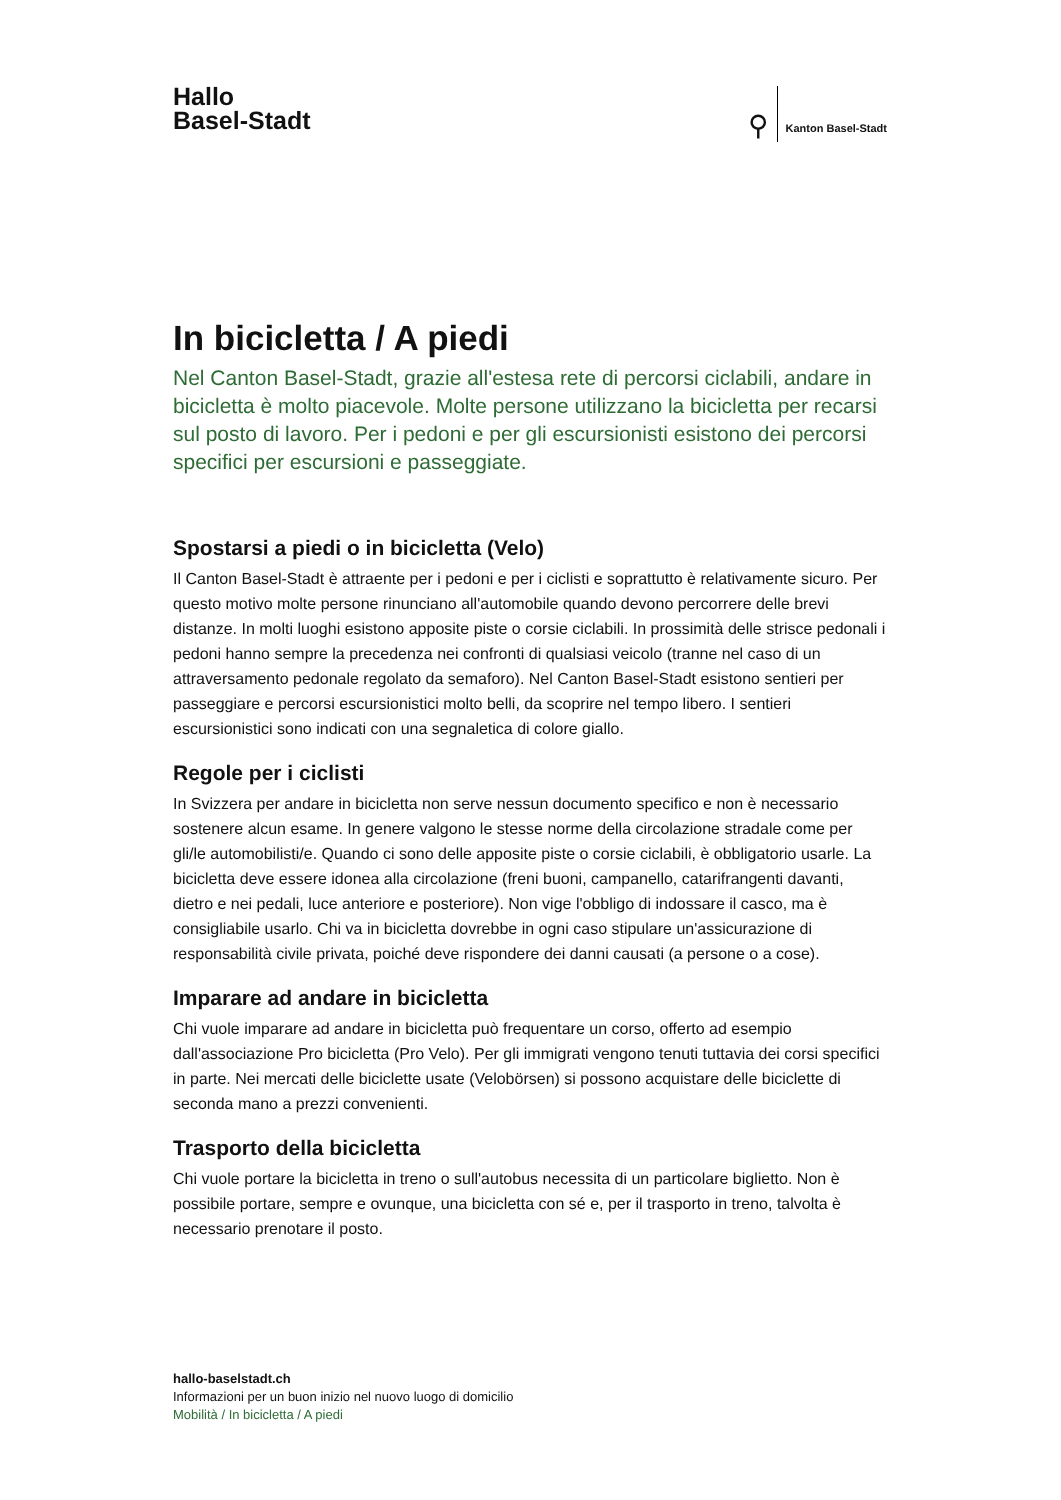Hallo
Basel-Stadt
⚲
Kanton Basel-Stadt
In bicicletta / A piedi
Nel Canton Basel-Stadt, grazie all'estesa rete di percorsi ciclabili, andare in bicicletta è molto piacevole. Molte persone utilizzano la bicicletta per recarsi sul posto di lavoro. Per i pedoni e per gli escursionisti esistono dei percorsi specifici per escursioni e passeggiate.
Spostarsi a piedi o in bicicletta (Velo)
Il Canton Basel-Stadt è attraente per i pedoni e per i ciclisti e soprattutto è relativamente sicuro. Per questo motivo molte persone rinunciano all'automobile quando devono percorrere delle brevi distanze. In molti luoghi esistono apposite piste o corsie ciclabili. In prossimità delle strisce pedonali i pedoni hanno sempre la precedenza nei confronti di qualsiasi veicolo (tranne nel caso di un attraversamento pedonale regolato da semaforo). Nel Canton Basel-Stadt esistono sentieri per passeggiare e percorsi escursionistici molto belli, da scoprire nel tempo libero. I sentieri escursionistici sono indicati con una segnaletica di colore giallo.
Regole per i ciclisti
In Svizzera per andare in bicicletta non serve nessun documento specifico e non è necessario sostenere alcun esame. In genere valgono le stesse norme della circolazione stradale come per gli/le automobilisti/e. Quando ci sono delle apposite piste o corsie ciclabili, è obbligatorio usarle. La bicicletta deve essere idonea alla circolazione (freni buoni, campanello, catarifrangenti davanti, dietro e nei pedali, luce anteriore e posteriore). Non vige l'obbligo di indossare il casco, ma è consigliabile usarlo. Chi va in bicicletta dovrebbe in ogni caso stipulare un'assicurazione di responsabilità civile privata, poiché deve rispondere dei danni causati (a persone o a cose).
Imparare ad andare in bicicletta
Chi vuole imparare ad andare in bicicletta può frequentare un corso, offerto ad esempio dall'associazione Pro bicicletta (Pro Velo). Per gli immigrati vengono tenuti tuttavia dei corsi specifici in parte. Nei mercati delle biciclette usate (Velobörsen) si possono acquistare delle biciclette di seconda mano a prezzi convenienti.
Trasporto della bicicletta
Chi vuole portare la bicicletta in treno o sull'autobus necessita di un particolare biglietto. Non è possibile portare, sempre e ovunque, una bicicletta con sé e, per il trasporto in treno, talvolta è necessario prenotare il posto.
hallo-baselstadt.ch
Informazioni per un buon inizio nel nuovo luogo di domicilio
Mobilità / In bicicletta / A piedi